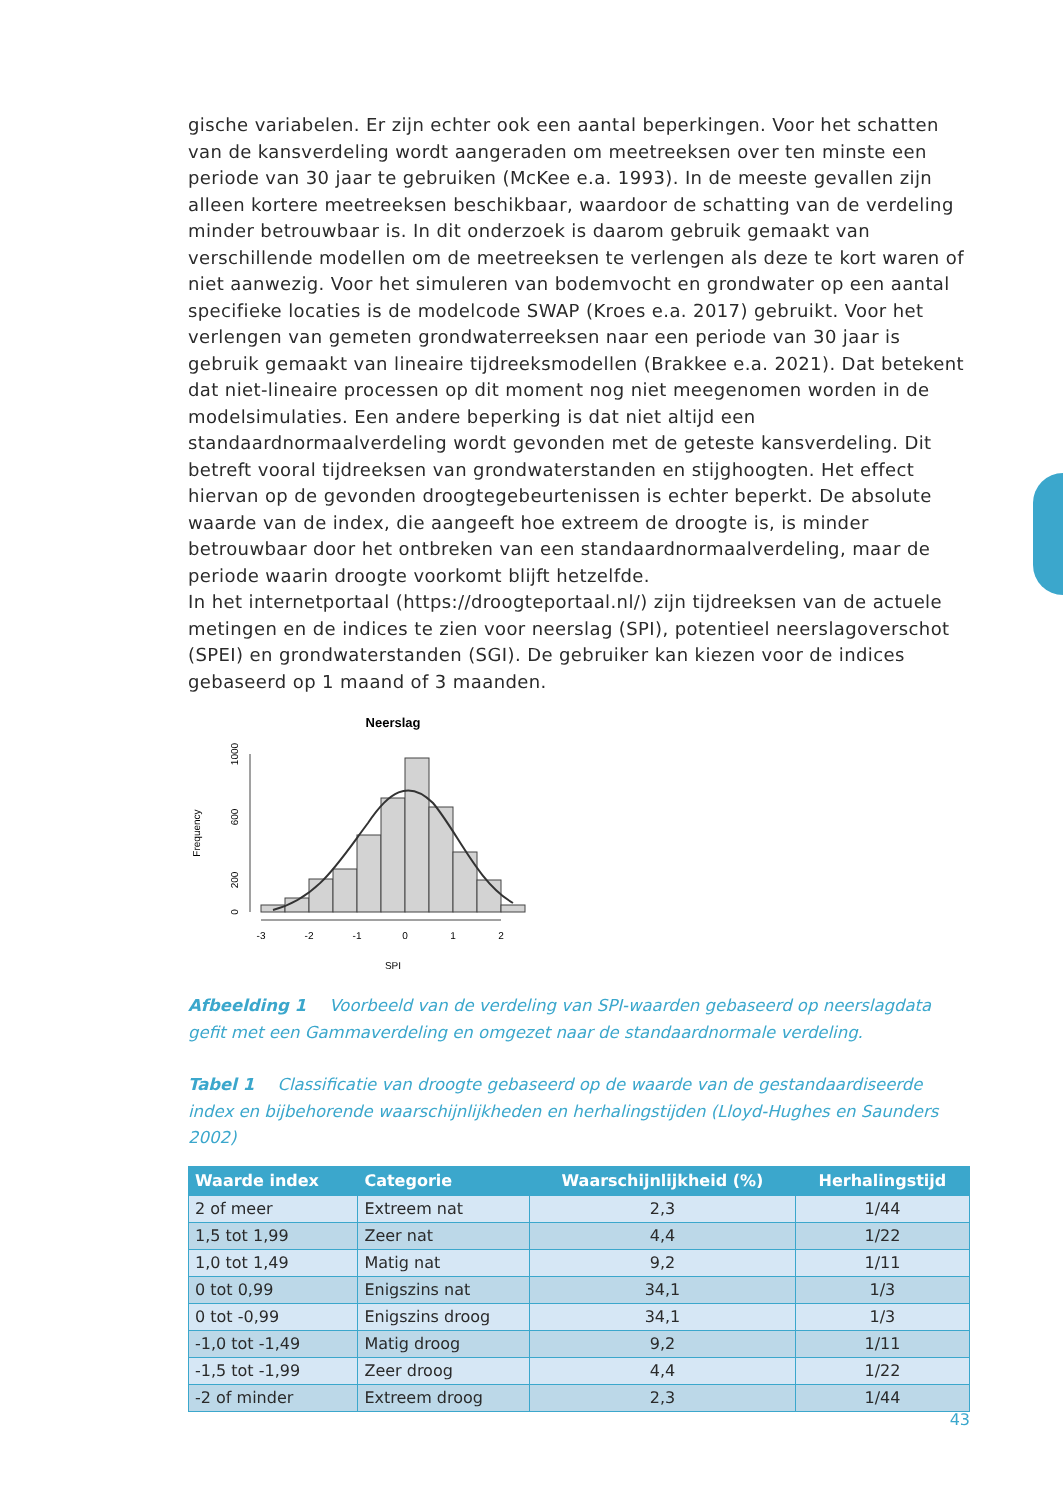gische variabelen. Er zijn echter ook een aantal beperkingen. Voor het schatten van de kansverdeling wordt aangeraden om meetreeksen over ten minste een periode van 30 jaar te gebruiken (McKee e.a. 1993). In de meeste gevallen zijn alleen kortere meetreeksen beschikbaar, waardoor de schatting van de verdeling minder betrouwbaar is. In dit onderzoek is daarom gebruik gemaakt van verschillende modellen om de meetreeksen te verlengen als deze te kort waren of niet aanwezig. Voor het simuleren van bodemvocht en grondwater op een aantal specifieke locaties is de modelcode SWAP (Kroes e.a. 2017) gebruikt. Voor het verlengen van gemeten grondwaterreeksen naar een periode van 30 jaar is gebruik gemaakt van lineaire tijdreeksmodellen (Brakkee e.a. 2021). Dat betekent dat niet-lineaire processen op dit moment nog niet meegenomen worden in de modelsimulaties. Een andere beperking is dat niet altijd een standaardnormaalverdeling wordt gevonden met de geteste kansverdeling. Dit betreft vooral tijdreeksen van grondwaterstanden en stijghoogten. Het effect hiervan op de gevonden droogtegebeurtenissen is echter beperkt. De absolute waarde van de index, die aangeeft hoe extreem de droogte is, is minder betrouwbaar door het ontbreken van een standaardnormaalverdeling, maar de periode waarin droogte voorkomt blijft hetzelfde.
In het internetportaal (https://droogteportaal.nl/) zijn tijdreeksen van de actuele metingen en de indices te zien voor neerslag (SPI), potentieel neerslagoverschot (SPEI) en grondwaterstanden (SGI). De gebruiker kan kiezen voor de indices gebaseerd op 1 maand of 3 maanden.
Neerslag
-3
-2
-1
0
1
2
SPI
0
200
600
1000
Frequency
Afbeelding 1 Voorbeeld van de verdeling van SPI-waarden gebaseerd op neerslagdata gefit met een Gammaverdeling en omgezet naar de standaardnormale verdeling.
Tabel 1 Classificatie van droogte gebaseerd op de waarde van de gestandaardiseerde index en bijbehorende waarschijnlijkheden en herhalingstijden (Lloyd-Hughes en Saunders 2002)
| Waarde index | Categorie | Waarschijnlijkheid (%) | Herhalingstijd |
| --- | --- | --- | --- |
| 2 of meer | Extreem nat | 2,3 | 1/44 |
| 1,5 tot 1,99 | Zeer nat | 4,4 | 1/22 |
| 1,0 tot 1,49 | Matig nat | 9,2 | 1/11 |
| 0 tot 0,99 | Enigszins nat | 34,1 | 1/3 |
| 0 tot -0,99 | Enigszins droog | 34,1 | 1/3 |
| -1,0 tot -1,49 | Matig droog | 9,2 | 1/11 |
| -1,5 tot -1,99 | Zeer droog | 4,4 | 1/22 |
| -2 of minder | Extreem droog | 2,3 | 1/44 |
43